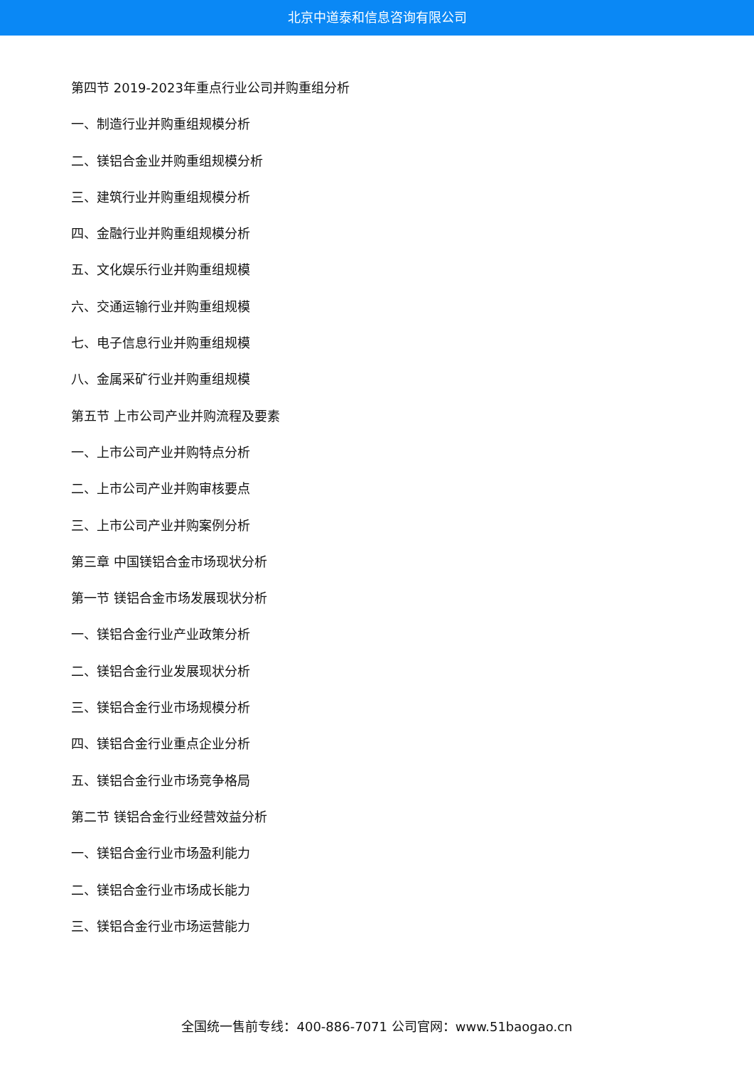北京中道泰和信息咨询有限公司
第四节 2019-2023年重点行业公司并购重组分析
一、制造行业并购重组规模分析
二、镁铝合金业并购重组规模分析
三、建筑行业并购重组规模分析
四、金融行业并购重组规模分析
五、文化娱乐行业并购重组规模
六、交通运输行业并购重组规模
七、电子信息行业并购重组规模
八、金属采矿行业并购重组规模
第五节 上市公司产业并购流程及要素
一、上市公司产业并购特点分析
二、上市公司产业并购审核要点
三、上市公司产业并购案例分析
第三章 中国镁铝合金市场现状分析
第一节 镁铝合金市场发展现状分析
一、镁铝合金行业产业政策分析
二、镁铝合金行业发展现状分析
三、镁铝合金行业市场规模分析
四、镁铝合金行业重点企业分析
五、镁铝合金行业市场竞争格局
第二节 镁铝合金行业经营效益分析
一、镁铝合金行业市场盈利能力
二、镁铝合金行业市场成长能力
三、镁铝合金行业市场运营能力
全国统一售前专线：400-886-7071 公司官网：www.51baogao.cn